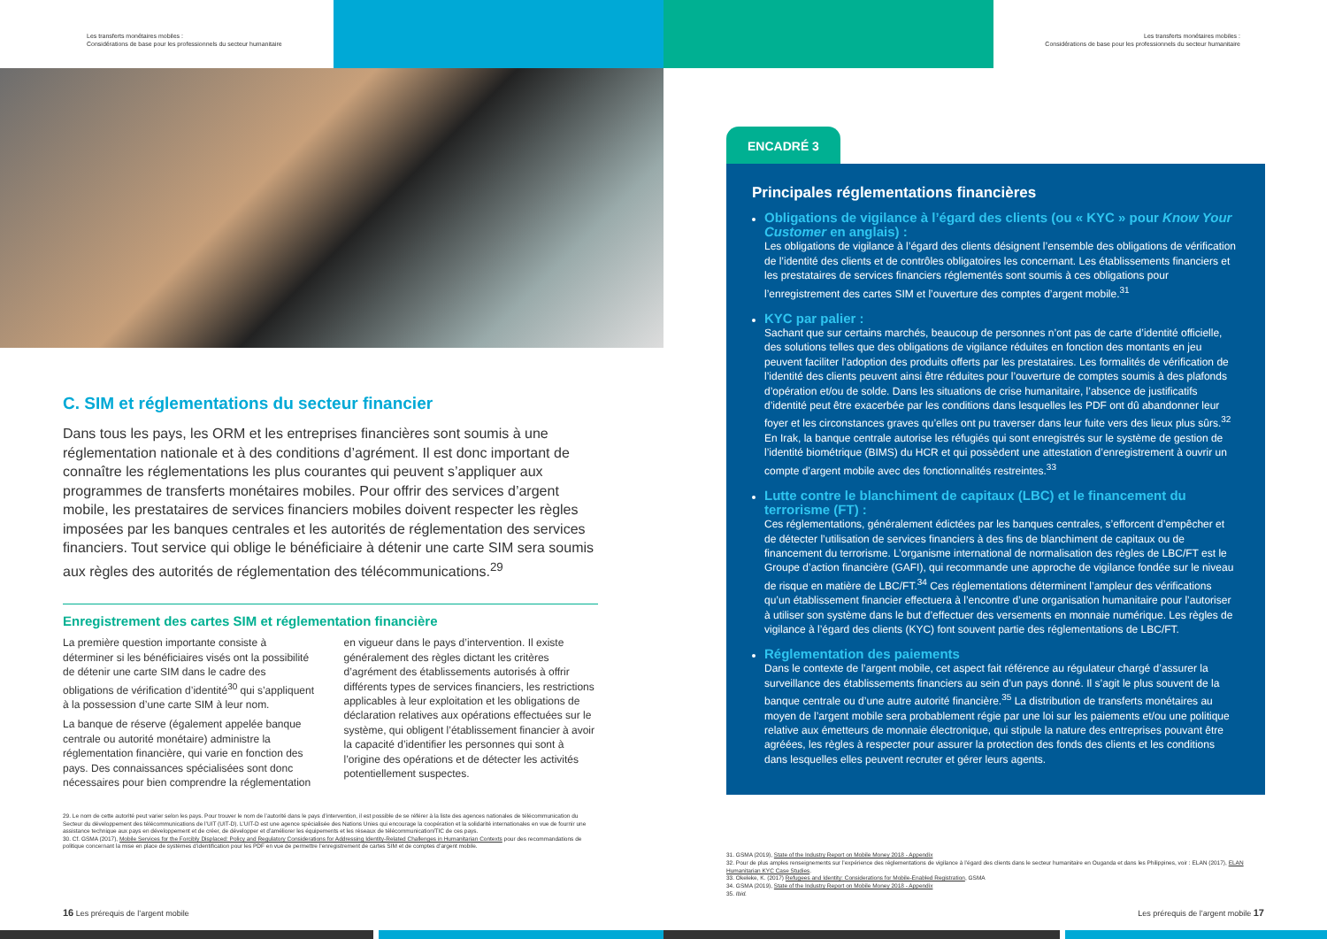Les transferts monétaires mobiles :
Considérations de base pour les professionnels du secteur humanitaire
C. SIM et réglementations du secteur financier
Dans tous les pays, les ORM et les entreprises financières sont soumis à une réglementation nationale et à des conditions d’agrément. Il est donc important de connaître les réglementations les plus courantes qui peuvent s’appliquer aux programmes de transferts monétaires mobiles. Pour offrir des services d’argent mobile, les prestataires de services financiers mobiles doivent respecter les règles imposées par les banques centrales et les autorités de réglementation des services financiers. Tout service qui oblige le bénéficiaire à détenir une carte SIM sera soumis aux règles des autorités de réglementation des télécommunications.<sup>29</sup>
Enregistrement des cartes SIM et réglementation financière
La première question importante consiste à déterminer si les bénéficiaires visés ont la possibilité de détenir une carte SIM dans le cadre des obligations de vérification d’identité<sup>30</sup> qui s’appliquent à la possession d’une carte SIM à leur nom.
La banque de réserve (également appelée banque centrale ou autorité monétaire) administre la réglementation financière, qui varie en fonction des pays. Des connaissances spécialisées sont donc nécessaires pour bien comprendre la réglementation en vigueur dans le pays d’intervention. Il existe généralement des règles dictant les critères d’agrément des établissements autorisés à offrir différents types de services financiers, les restrictions applicables à leur exploitation et les obligations de déclaration relatives aux opérations effectuées sur le système, qui obligent l’établissement financier à avoir la capacité d’identifier les personnes qui sont à l’origine des opérations et de détecter les activités potentiellement suspectes.
29. Le nom de cette autorité peut varier selon les pays. Pour trouver le nom de l’autorité dans le pays d’intervention, il est possible de se référer à la liste des agences nationales de télécommunication du Secteur du développement des télécommunications de l’UIT (UIT-D). L’UIT-D est une agence spécialisée des Nations Unies qui encourage la coopération et la solidarité internationales en vue de fournir une assistance technique aux pays en développement et de créer, de développer et d’améliorer les équipements et les réseaux de télécommunication/TIC de ces pays.
30. Cf. GSMA (2017), Mobile Services for the Forcibly Displaced: Policy and Regulatory Considerations for Addressing Identity-Related Challenges in Humanitarian Contexts pour des recommandations de politique concernant la mise en place de systèmes d’identification pour les PDF en vue de permettre l’enregistrement de cartes SIM et de comptes d’argent mobile.
16 Les prérequis de l’argent mobile
Les transferts monétaires mobiles :
Considérations de base pour les professionnels du secteur humanitaire
ENCADRÉ 3
Principales réglementations financières
Obligations de vigilance à l’égard des clients (ou « KYC » pour Know Your Customer en anglais) :
Les obligations de vigilance à l’égard des clients désignent l’ensemble des obligations de vérification de l’identité des clients et de contrôles obligatoires les concernant. Les établissements financiers et les prestataires de services financiers réglementés sont soumis à ces obligations pour l’enregistrement des cartes SIM et l’ouverture des comptes d’argent mobile.<sup>31</sup>
KYC par palier :
Sachant que sur certains marchés, beaucoup de personnes n’ont pas de carte d’identité officielle, des solutions telles que des obligations de vigilance réduites en fonction des montants en jeu peuvent faciliter l’adoption des produits offerts par les prestataires. Les formalités de vérification de l’identité des clients peuvent ainsi être réduites pour l’ouverture de comptes soumis à des plafonds d’opération et/ou de solde. Dans les situations de crise humanitaire, l’absence de justificatifs d’identité peut être exacerbée par les conditions dans lesquelles les PDF ont dû abandonner leur foyer et les circonstances graves qu’elles ont pu traverser dans leur fuite vers des lieux plus sûrs.<sup>32</sup> En Irak, la banque centrale autorise les réfugiés qui sont enregistrés sur le système de gestion de l’identité biométrique (BIMS) du HCR et qui possèdent une attestation d’enregistrement à ouvrir un compte d’argent mobile avec des fonctionnalités restreintes.<sup>33</sup>
Lutte contre le blanchiment de capitaux (LBC) et le financement du terrorisme (FT) :
Ces réglementations, généralement édictées par les banques centrales, s’efforcent d’empêcher et de détecter l’utilisation de services financiers à des fins de blanchiment de capitaux ou de financement du terrorisme. L’organisme international de normalisation des règles de LBC/FT est le Groupe d’action financière (GAFI), qui recommande une approche de vigilance fondée sur le niveau de risque en matière de LBC/FT.<sup>34</sup> Ces réglementations déterminent l’ampleur des vérifications qu’un établissement financier effectuera à l’encontre d’une organisation humanitaire pour l’autoriser à utiliser son système dans le but d’effectuer des versements en monnaie numérique. Les règles de vigilance à l’égard des clients (KYC) font souvent partie des réglementations de LBC/FT.
Réglementation des paiements
Dans le contexte de l’argent mobile, cet aspect fait référence au régulateur chargé d’assurer la surveillance des établissements financiers au sein d’un pays donné. Il s’agit le plus souvent de la banque centrale ou d’une autre autorité financière.<sup>35</sup> La distribution de transferts monétaires au moyen de l’argent mobile sera probablement régie par une loi sur les paiements et/ou une politique relative aux émetteurs de monnaie électronique, qui stipule la nature des entreprises pouvant être agréées, les règles à respecter pour assurer la protection des fonds des clients et les conditions dans lesquelles elles peuvent recruter et gérer leurs agents.
31. GSMA (2019), State of the Industry Report on Mobile Money 2018 - Appendix
32. Pour de plus amples renseignements sur l’expérience des réglementations de vigilance à l’égard des clients dans le secteur humanitaire en Ouganda et dans les Philippines, voir : ELAN (2017), ELAN Humanitarian KYC Case Studies.
33. Okeleke, K. (2017) Refugees and Identity: Considerations for Mobile-Enabled Registration, GSMA
34. GSMA (2019), State of the Industry Report on Mobile Money 2018 - Appendix
35. Ibid.
Les prérequis de l’argent mobile 17